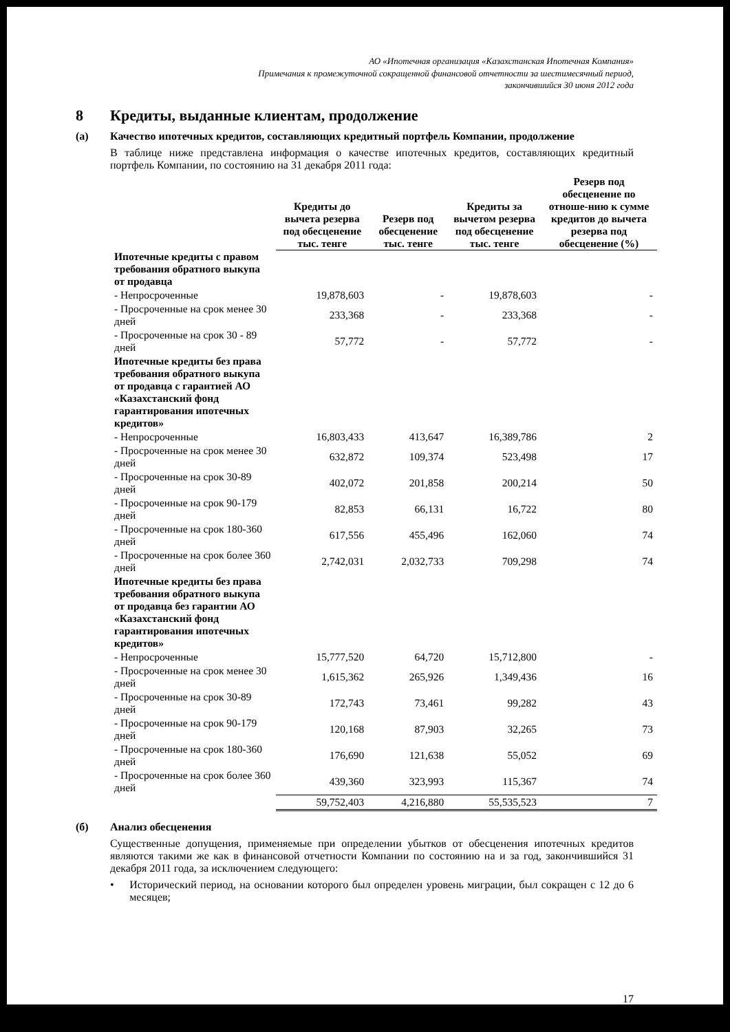АО «Ипотечная организация «Казахстанская Ипотечная Компания»
Примечания к промежуточной сокращенной финансовой отчетности за шестимесячный период,
закончившийся 30 июня 2012 года
8 Кредиты, выданные клиентам, продолжение
(а) Качество ипотечных кредитов, составляющих кредитный портфель Компании, продолжение
В таблице ниже представлена информация о качестве ипотечных кредитов, составляющих кредитный портфель Компании, по состоянию на 31 декабря 2011 года:
| | Кредиты до вычета резерва под обесценение тыс. тенге | Резерв под обесценение тыс. тенге | Кредиты за вычетом резерва под обесценение тыс. тенге | Резерв под обесценение по отноше-нию к сумме кредитов до вычета резерва под обесценение (%) |
| --- | --- | --- | --- | --- |
| Ипотечные кредиты с правом требования обратного выкупа от продавца | | | | |
| - Непросроченные | 19,878,603 | - | 19,878,603 | - |
| - Просроченные на срок менее 30 дней | 233,368 | - | 233,368 | - |
| - Просроченные на срок 30 - 89 дней | 57,772 | - | 57,772 | - |
| Ипотечные кредиты без права требования обратного выкупа от продавца с гарантией АО «Казахстанский фонд гарантирования ипотечных кредитов» | | | | |
| - Непросроченные | 16,803,433 | 413,647 | 16,389,786 | 2 |
| - Просроченные на срок менее 30 дней | 632,872 | 109,374 | 523,498 | 17 |
| - Просроченные на срок 30-89 дней | 402,072 | 201,858 | 200,214 | 50 |
| - Просроченные на срок 90-179 дней | 82,853 | 66,131 | 16,722 | 80 |
| - Просроченные на срок 180-360 дней | 617,556 | 455,496 | 162,060 | 74 |
| - Просроченные на срок более 360 дней | 2,742,031 | 2,032,733 | 709,298 | 74 |
| Ипотечные кредиты без права требования обратного выкупа от продавца без гарантии АО «Казахстанский фонд гарантирования ипотечных кредитов» | | | | |
| - Непросроченные | 15,777,520 | 64,720 | 15,712,800 | - |
| - Просроченные на срок менее 30 дней | 1,615,362 | 265,926 | 1,349,436 | 16 |
| - Просроченные на срок 30-89 дней | 172,743 | 73,461 | 99,282 | 43 |
| - Просроченные на срок 90-179 дней | 120,168 | 87,903 | 32,265 | 73 |
| - Просроченные на срок 180-360 дней | 176,690 | 121,638 | 55,052 | 69 |
| - Просроченные на срок более 360 дней | 439,360 | 323,993 | 115,367 | 74 |
| | 59,752,403 | 4,216,880 | 55,535,523 | 7 |
(б) Анализ обесценения
Существенные допущения, применяемые при определении убытков от обесценения ипотечных кредитов являются такими же как в финансовой отчетности Компании по состоянию на и за год, закончившийся 31 декабря 2011 года, за исключением следующего:
• Исторический период, на основании которого был определен уровень миграции, был сокращен с 12 до 6 месяцев;
17